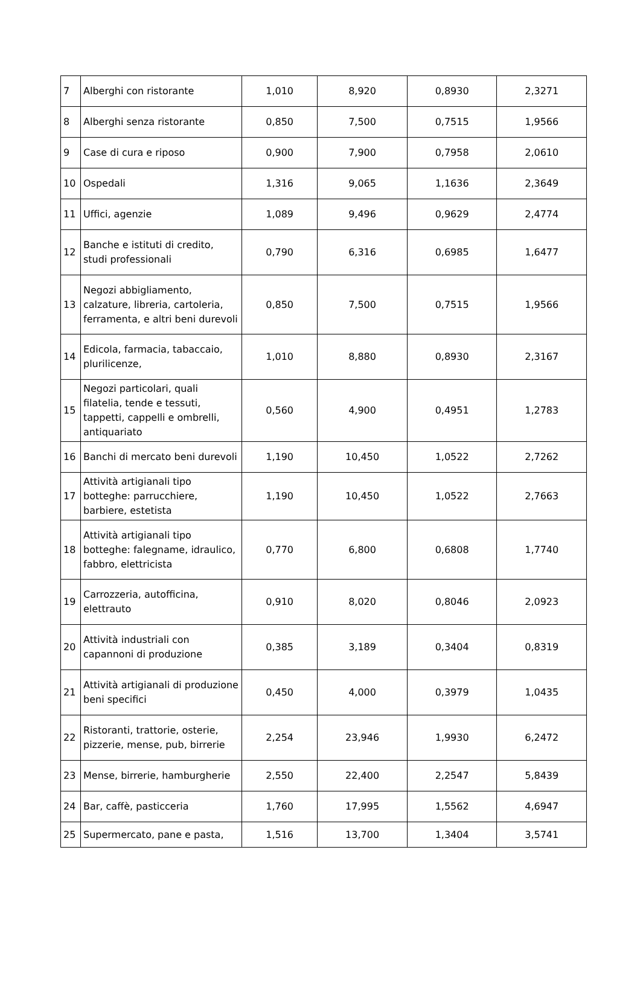| 7 | Alberghi con ristorante | 1,010 | 8,920 | 0,8930 | 2,3271 |
| 8 | Alberghi senza ristorante | 0,850 | 7,500 | 0,7515 | 1,9566 |
| 9 | Case di cura e riposo | 0,900 | 7,900 | 0,7958 | 2,0610 |
| 10 | Ospedali | 1,316 | 9,065 | 1,1636 | 2,3649 |
| 11 | Uffici, agenzie | 1,089 | 9,496 | 0,9629 | 2,4774 |
| 12 | Banche e istituti di credito, studi professionali | 0,790 | 6,316 | 0,6985 | 1,6477 |
| 13 | Negozi abbigliamento, calzature, libreria, cartoleria, ferramenta, e altri beni durevoli | 0,850 | 7,500 | 0,7515 | 1,9566 |
| 14 | Edicola, farmacia, tabaccaio, plurilicenze, | 1,010 | 8,880 | 0,8930 | 2,3167 |
| 15 | Negozi particolari, quali filatelia, tende e tessuti, tappetti, cappelli e ombrelli, antiquariato | 0,560 | 4,900 | 0,4951 | 1,2783 |
| 16 | Banchi di mercato beni durevoli | 1,190 | 10,450 | 1,0522 | 2,7262 |
| 17 | Attività artigianali tipo botteghe: parrucchiere, barbiere, estetista | 1,190 | 10,450 | 1,0522 | 2,7663 |
| 18 | Attività artigianali tipo botteghe: falegname, idraulico, fabbro, elettricista | 0,770 | 6,800 | 0,6808 | 1,7740 |
| 19 | Carrozzeria, autofficina, elettrauto | 0,910 | 8,020 | 0,8046 | 2,0923 |
| 20 | Attività industriali con capannoni di produzione | 0,385 | 3,189 | 0,3404 | 0,8319 |
| 21 | Attività artigianali di produzione beni specifici | 0,450 | 4,000 | 0,3979 | 1,0435 |
| 22 | Ristoranti, trattorie, osterie, pizzerie, mense, pub, birrerie | 2,254 | 23,946 | 1,9930 | 6,2472 |
| 23 | Mense, birrerie, hamburgherie | 2,550 | 22,400 | 2,2547 | 5,8439 |
| 24 | Bar, caffè, pasticceria | 1,760 | 17,995 | 1,5562 | 4,6947 |
| 25 | Supermercato, pane e pasta, | 1,516 | 13,700 | 1,3404 | 3,5741 |